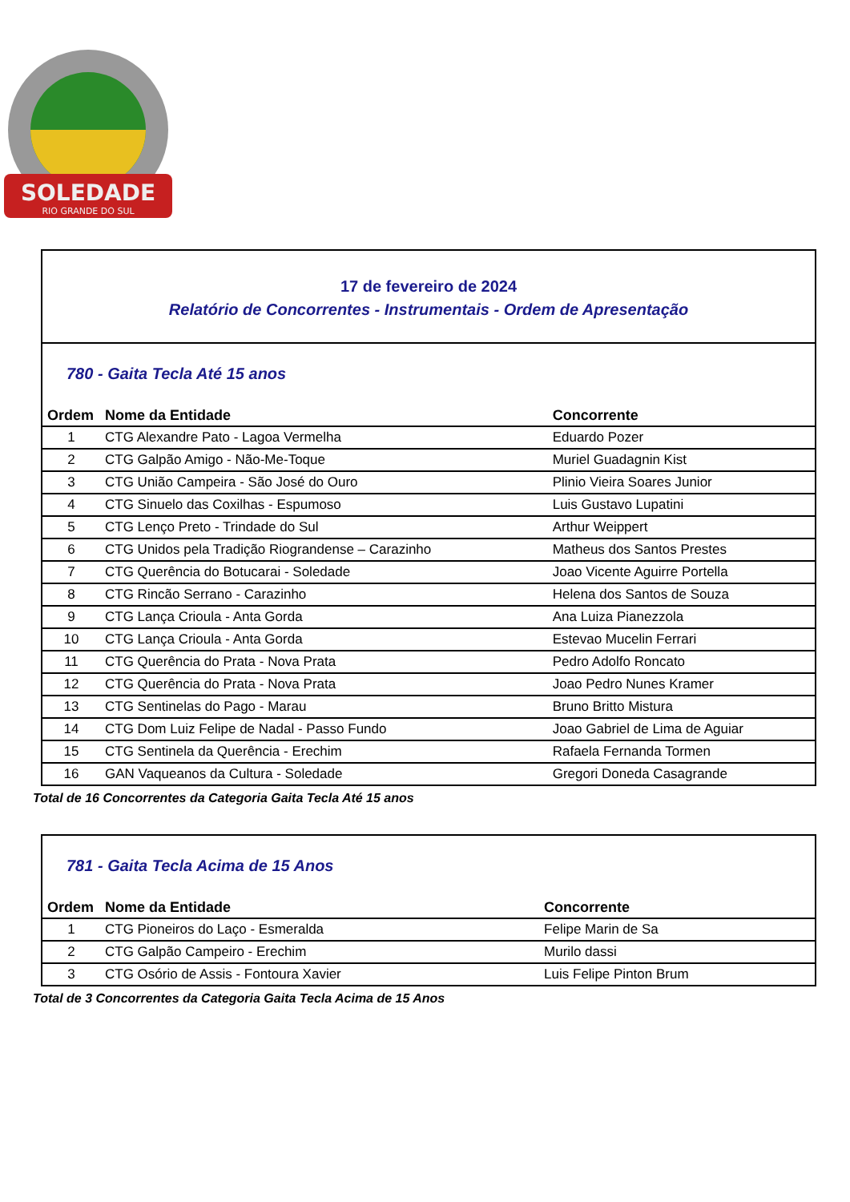SOLEDADE
RIO GRANDE DO SUL
17 de fevereiro de 2024
Relatório de Concorrentes - Instrumentais - Ordem de Apresentação
780 - Gaita Tecla Até 15 anos
| Ordem | Nome da Entidade | Concorrente |
| --- | --- | --- |
| 1 | CTG Alexandre Pato - Lagoa Vermelha | Eduardo Pozer |
| 2 | CTG Galpão Amigo - Não-Me-Toque | Muriel Guadagnin Kist |
| 3 | CTG União Campeira - São José do Ouro | Plinio Vieira Soares Junior |
| 4 | CTG Sinuelo das Coxilhas - Espumoso | Luis Gustavo Lupatini |
| 5 | CTG Lenço Preto - Trindade do Sul | Arthur Weippert |
| 6 | CTG Unidos pela Tradição Riograndense – Carazinho | Matheus dos Santos Prestes |
| 7 | CTG Querência do Botucarai - Soledade | Joao Vicente Aguirre Portella |
| 8 | CTG Rincão Serrano - Carazinho | Helena dos Santos de Souza |
| 9 | CTG Lança Crioula - Anta Gorda | Ana Luiza Pianezzola |
| 10 | CTG Lança Crioula - Anta Gorda | Estevao Mucelin Ferrari |
| 11 | CTG Querência do Prata - Nova Prata | Pedro Adolfo Roncato |
| 12 | CTG Querência do Prata - Nova Prata | Joao Pedro Nunes Kramer |
| 13 | CTG Sentinelas do Pago - Marau | Bruno Britto Mistura |
| 14 | CTG Dom Luiz Felipe de Nadal - Passo Fundo | Joao Gabriel de Lima de Aguiar |
| 15 | CTG Sentinela da Querência - Erechim | Rafaela Fernanda Tormen |
| 16 | GAN Vaqueanos da Cultura - Soledade | Gregori Doneda Casagrande |
Total de 16 Concorrentes da Categoria Gaita Tecla Até 15 anos
781 - Gaita Tecla Acima de 15 Anos
| Ordem | Nome da Entidade | Concorrente |
| --- | --- | --- |
| 1 | CTG Pioneiros do Laço - Esmeralda | Felipe Marin de Sa |
| 2 | CTG Galpão Campeiro - Erechim | Murilo dassi |
| 3 | CTG Osório de Assis - Fontoura Xavier | Luis Felipe Pinton Brum |
Total de 3 Concorrentes da Categoria Gaita Tecla Acima de 15 Anos